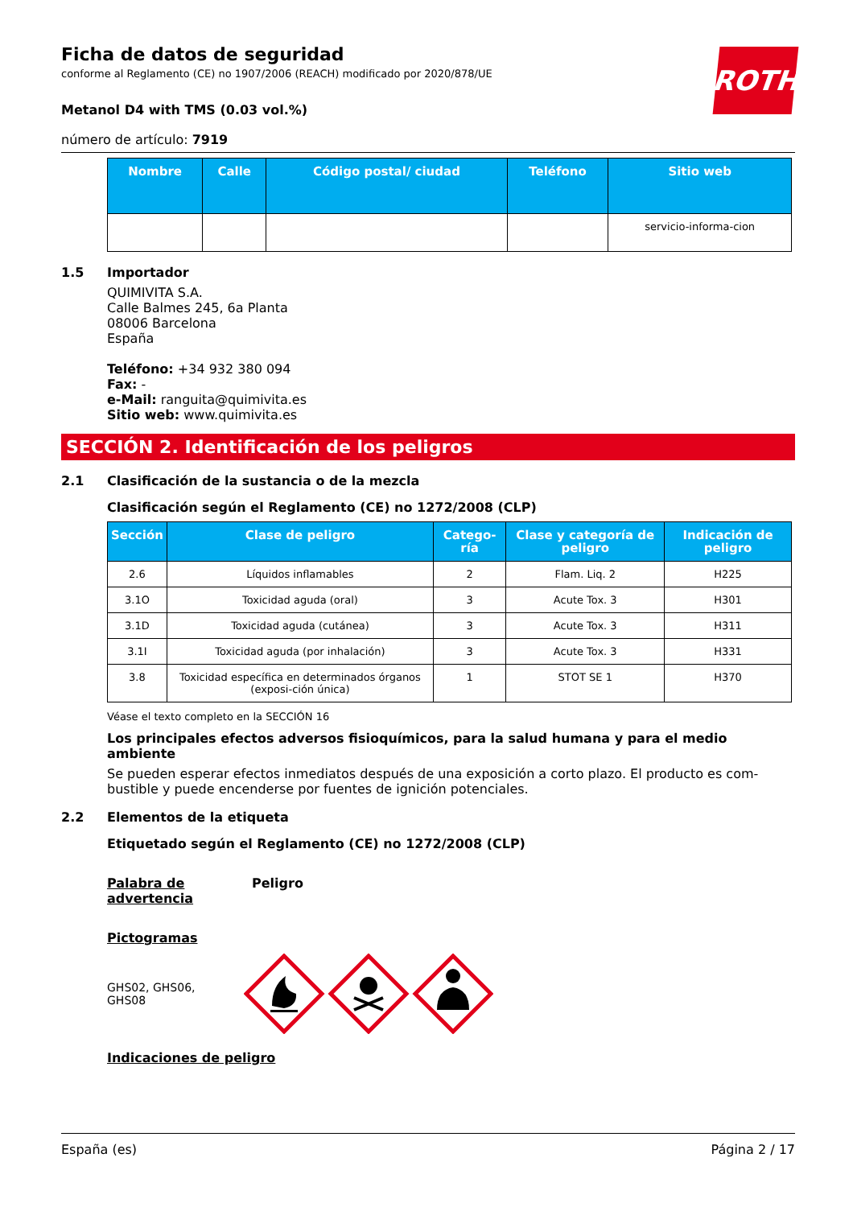ROTH
Ficha de datos de seguridad
conforme al Reglamento (CE) no 1907/2006 (REACH) modificado por 2020/878/UE
Metanol D4 with TMS (0.03 vol.%)
número de artículo: 7919
| Nombre | Calle | Código postal/ ciudad | Teléfono | Sitio web |
| --- | --- | --- | --- | --- |
| | | | | servicio-informa-cion |
1.5 Importador
QUIMIVITA S.A.
Calle Balmes 245, 6a Planta
08006 Barcelona
España
Teléfono: +34 932 380 094
Fax: -
e-Mail: ranguita@quimivita.es
Sitio web: www.quimivita.es
SECCIÓN 2. Identificación de los peligros
2.1 Clasificación de la sustancia o de la mezcla
Clasificación según el Reglamento (CE) no 1272/2008 (CLP)
| Sección | Clase de peligro | Catego-ría | Clase y categoría de peligro | Indicación de peligro |
| --- | --- | --- | --- | --- |
| 2.6 | Líquidos inflamables | 2 | Flam. Liq. 2 | H225 |
| 3.1O | Toxicidad aguda (oral) | 3 | Acute Tox. 3 | H301 |
| 3.1D | Toxicidad aguda (cutánea) | 3 | Acute Tox. 3 | H311 |
| 3.1I | Toxicidad aguda (por inhalación) | 3 | Acute Tox. 3 | H331 |
| 3.8 | Toxicidad específica en determinados órganos (exposi-ción única) | 1 | STOT SE 1 | H370 |
Véase el texto completo en la SECCIÓN 16
Los principales efectos adversos fisioquímicos, para la salud humana y para el medio ambiente
Se pueden esperar efectos inmediatos después de una exposición a corto plazo. El producto es com-bustible y puede encenderse por fuentes de ignición potenciales.
2.2 Elementos de la etiqueta
Etiquetado según el Reglamento (CE) no 1272/2008 (CLP)
Palabra de advertencia Peligro
Pictogramas
GHS02, GHS06,
GHS08
Indicaciones de peligro
España (es) Página 2 / 17